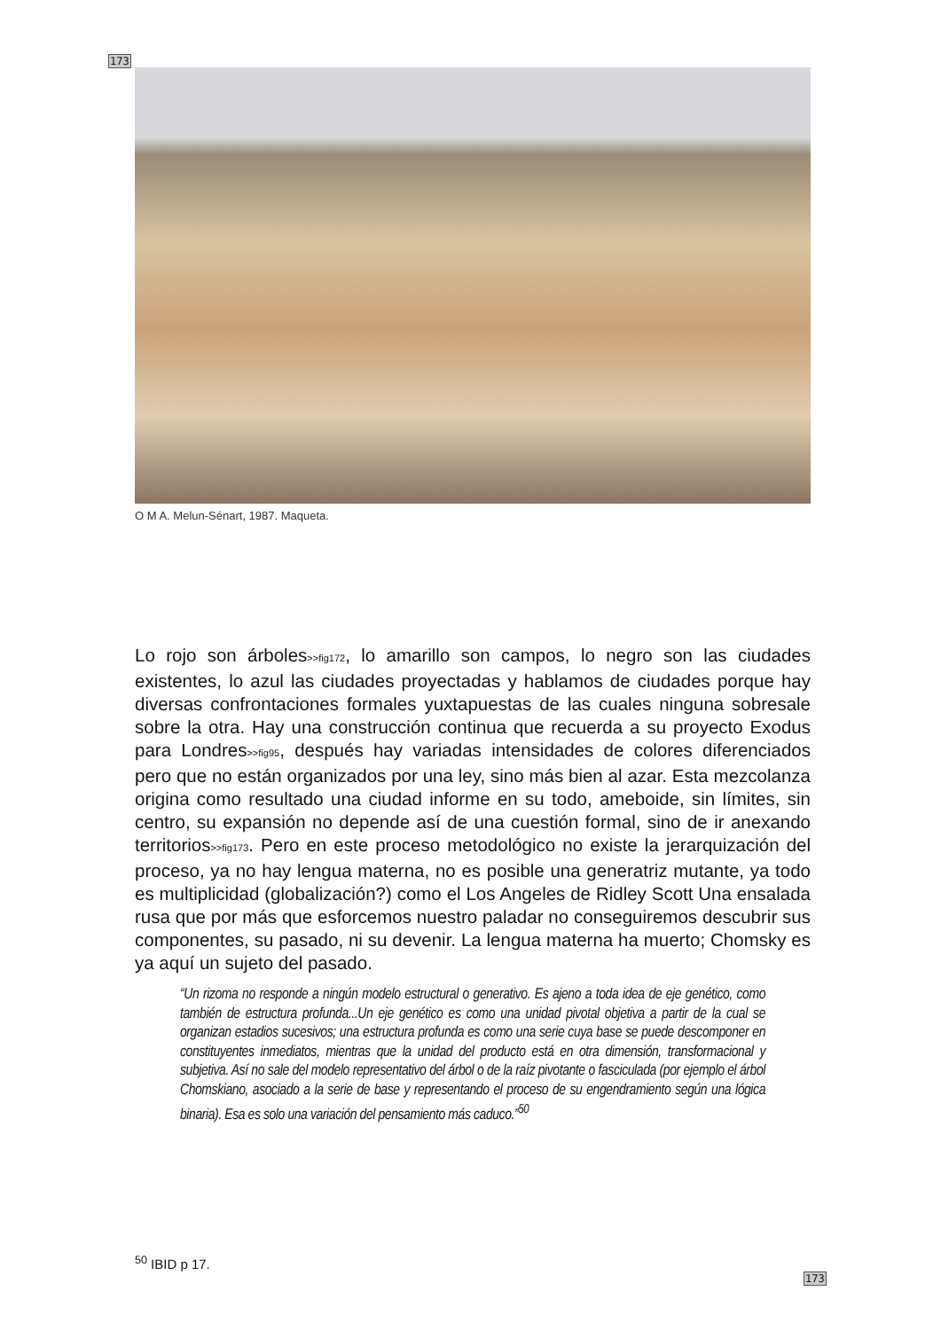173
O M A. Melun-Sénart, 1987. Maqueta.
Lo rojo son árboles>>fig172, lo amarillo son campos, lo negro son las ciudades existentes, lo azul las ciudades proyectadas y hablamos de ciudades porque hay diversas confrontaciones formales yuxtapuestas de las cuales ninguna sobresale sobre la otra. Hay una construcción continua que recuerda a su proyecto Exodus para Londres>>fig95, después hay variadas intensidades de colores diferenciados pero que no están organizados por una ley, sino más bien al azar. Esta mezcolanza origina como resultado una ciudad informe en su todo, ameboide, sin límites, sin centro, su expansión no depende así de una cuestión formal, sino de ir anexando territorios>>fig173. Pero en este proceso metodológico no existe la jerarquización del proceso, ya no hay lengua materna, no es posible una generatriz mutante, ya todo es multiplicidad (globalización?) como el Los Angeles de Ridley Scott Una ensalada rusa que por más que esforcemos nuestro paladar no conseguiremos descubrir sus componentes, su pasado, ni su devenir. La lengua materna ha muerto; Chomsky es ya aquí un sujeto del pasado.
“Un rizoma no responde a ningún modelo estructural o generativo. Es ajeno a toda idea de eje genético, como también de estructura profunda...Un eje genético es como una unidad pivotal objetiva a partir de la cual se organizan estadios sucesivos; una estructura profunda es como una serie cuya base se puede descomponer en constituyentes inmediatos, mientras que la unidad del producto está en otra dimensión, transformacional y subjetiva. Así no sale del modelo representativo del árbol o de la raíz pivotante o fasciculada (por ejemplo el árbol Chomskiano, asociado a la serie de base y representando el proceso de su engendramiento según una lógica binaria). Esa es solo una variación del pensamiento más caduco.”<sup>50</sup>
<sup>50</sup> IBID p 17.
173